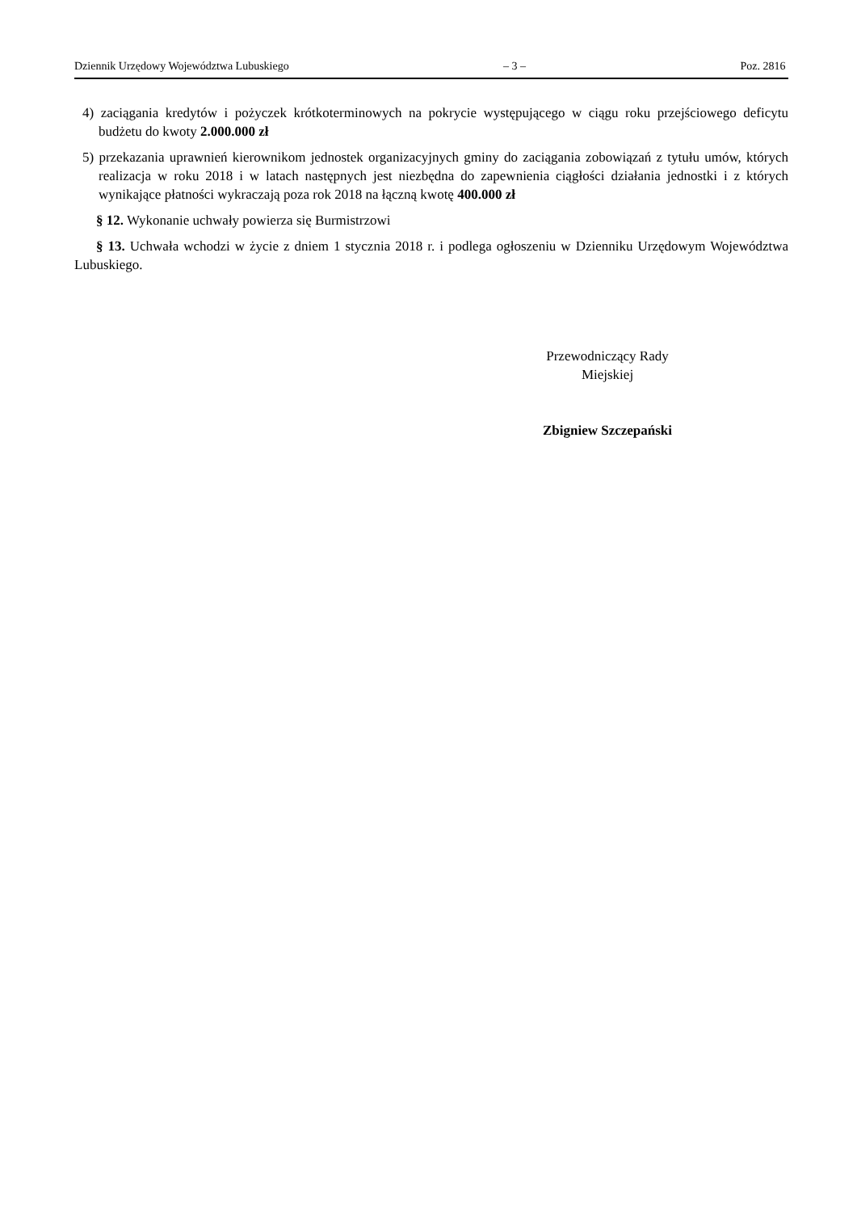Dziennik Urzędowy Województwa Lubuskiego – 3 – Poz. 2816
4) zaciągania kredytów i pożyczek krótkoterminowych na pokrycie występującego w ciągu roku przejściowego deficytu budżetu do kwoty 2.000.000 zł
5) przekazania uprawnień kierownikom jednostek organizacyjnych gminy do zaciągania zobowiązań z tytułu umów, których realizacja w roku 2018 i w latach następnych jest niezbędna do zapewnienia ciągłości działania jednostki i z których wynikające płatności wykraczają poza rok 2018 na łączną kwotę 400.000 zł
§ 12. Wykonanie uchwały powierza się Burmistrzowi
§ 13. Uchwała wchodzi w życie z dniem 1 stycznia 2018 r. i podlega ogłoszeniu w Dzienniku Urzędowym Województwa Lubuskiego.
Przewodniczący Rady
Miejskiej
Zbigniew Szczepański